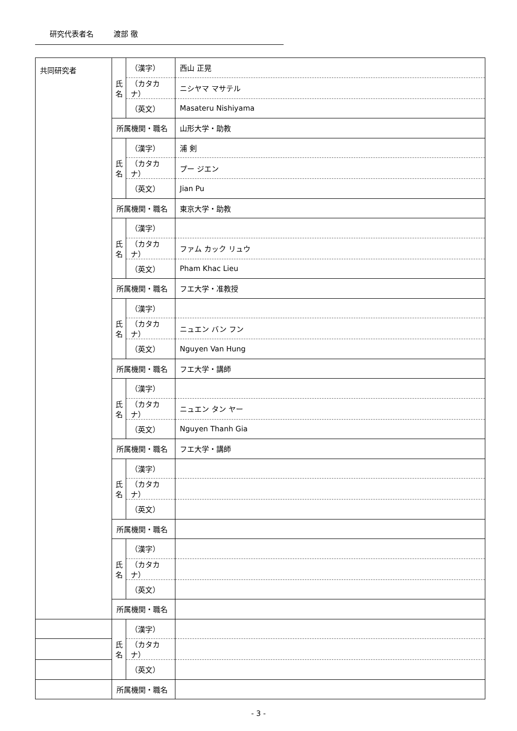研究代表者名 渡部 徹
| 共同研究者 | 氏 名 | （漢字） | 西山 正晃 |
| | | （カタカナ） | ニシヤマ マサテル |
| | | （英文） | Masateru Nishiyama |
| | 所属機関・職名 | | 山形大学・助教 |
| | 氏 名 | （漢字） | 浦 剣 |
| | | （カタカナ） | プー ジエン |
| | | （英文） | Jian Pu |
| | 所属機関・職名 | | 東京大学・助教 |
| | 氏 名 | （漢字） | |
| | | （カタカナ） | ファム カック リュウ |
| | | （英文） | Pham Khac Lieu |
| | 所属機関・職名 | | フエ大学・准教授 |
| | 氏 名 | （漢字） | |
| | | （カタカナ） | ニュエン バン フン |
| | | （英文） | Nguyen Van Hung |
| | 所属機関・職名 | | フエ大学・講師 |
| | 氏 名 | （漢字） | |
| | | （カタカナ） | ニュエン タン ヤー |
| | | （英文） | Nguyen Thanh Gia |
| | 所属機関・職名 | | フエ大学・講師 |
| | 氏 名 | （漢字） | |
| | | （カタカナ） | |
| | | （英文） | |
| | 所属機関・職名 | | |
| | 氏 名 | （漢字） | |
| | | （カタカナ） | |
| | | （英文） | |
| | 所属機関・職名 | | |
| | 氏 名 | （漢字） | |
| | | （カタカナ） | |
| | | （英文） | |
| | 所属機関・職名 | | |
- 3 -